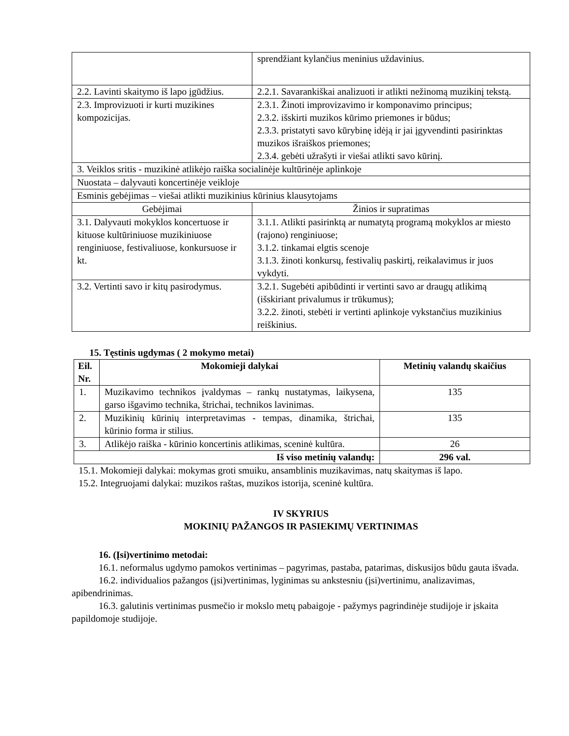| | sprendžiant kylančius meninius uždavinius. |
| 2.2. Lavinti skaitymo iš lapo įgūdžius. | 2.2.1. Savarankiškai analizuoti ir atlikti nežinomą muzikinį tekstą. |
| 2.3. Improvizuoti ir kurti muzikines kompozicijas. | 2.3.1. Žinoti improvizavimo ir komponavimo principus; 2.3.2. išskirti muzikos kūrimo priemones ir būdus; 2.3.3. pristatyti savo kūrybinę idėją ir jai įgyvendinti pasirinktas muzikos išraiškos priemones; 2.3.4. gebėti užrašyti ir viešai atlikti savo kūrinį. |
| 3. Veiklos sritis - muzikinė atlikėjo raiška socialinėje kultūrinėje aplinkoje | |
| Nuostata – dalyvauti koncertinėje veikloje | |
| Esminis gebėjimas – viešai atlikti muzikinius kūrinius klausytojams | |
| Gebėjimai | Žinios ir supratimas |
| 3.1. Dalyvauti mokyklos koncertuose ir kituose kultūriniuose muzikiniuose renginiuose, festivaliuose, konkursuose ir kt. | 3.1.1. Atlikti pasirinktą ar numatytą programą mokyklos ar miesto (rajono) renginiuose; 3.1.2. tinkamai elgtis scenoje 3.1.3. žinoti konkursų, festivalių paskirtį, reikalavimus ir juos vykdyti. |
| 3.2. Vertinti savo ir kitų pasirodymus. | 3.2.1. Sugebėti apibūdinti ir vertinti savo ar draugų atlikimą (išskiriant privalumus ir trūkumus); 3.2.2. žinoti, stebėti ir vertinti aplinkoje vykstančius muzikinius reiškinius. |
15. Tęstinis ugdymas ( 2 mokymo metai)
| Eil. Nr. | Mokomieji dalykai | Metinių valandų skaičius |
| --- | --- | --- |
| 1. | Muzikavimo technikos įvaldymas – rankų nustatymas, laikysena, garso išgavimo technika, štrichai, technikos lavinimas. | 135 |
| 2. | Muzikinių kūrinių interpretavimas - tempas, dinamika, štrichai, kūrinio forma ir stilius. | 135 |
| 3. | Atlikėjo raiška - kūrinio koncertinis atlikimas, sceninė kultūra. | 26 |
| Iš viso metinių valandų: | | 296 val. |
15.1. Mokomieji dalykai: mokymas groti smuiku, ansamblinis muzikavimas, natų skaitymas iš lapo.
15.2. Integruojami dalykai: muzikos raštas, muzikos istorija, sceninė kultūra.
IV SKYRIUS
MOKINIŲ PAŽANGOS IR PASIEKIMŲ VERTINIMAS
16. (Įsi)vertinimo metodai:
16.1. neformalus ugdymo pamokos vertinimas – pagyrimas, pastaba, patarimas, diskusijos būdu gauta išvada.
16.2. individualios pažangos (įsi)vertinimas, lyginimas su ankstesniu (įsi)vertinimu, analizavimas, apibendrinimas.
16.3. galutinis vertinimas pusmečio ir mokslo metų pabaigoje - pažymys pagrindinėje studijoje ir įskaita papildomoje studijoje.